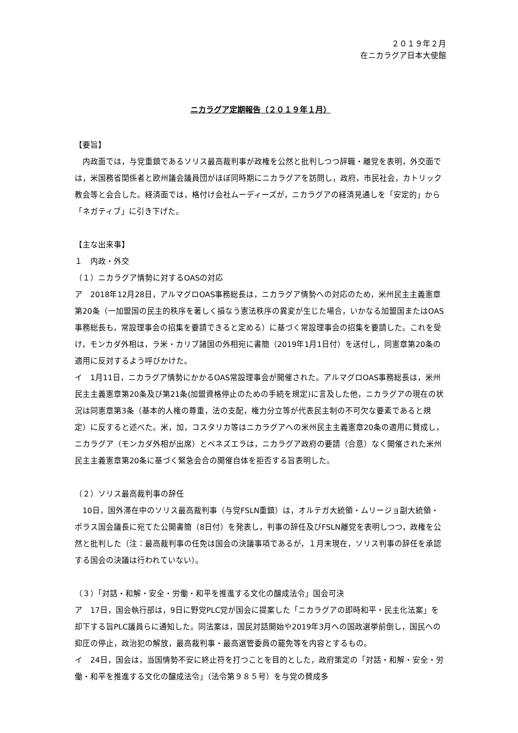２０１９年２月
在ニカラグア日本大使館
ニカラグア定期報告（２０１９年１月）
【要旨】
　内政面では，与党重鎮であるソリス最高裁判事が政権を公然と批判しつつ辞職・離党を表明，外交面では，米国務省関係者と欧州議会議員団がほぼ同時期にニカラグアを訪問し，政府，市民社会，カトリック教会等と会合した。経済面では，格付け会社ムーディーズが，ニカラグアの経済見通しを「安定的」から「ネガティブ」に引き下げた。
【主な出来事】
１　内政・外交
（１）ニカラグア情勢に対するOASの対応
ア　2018年12月28日，アルマグロOAS事務総長は，ニカラグア情勢への対応のため，米州民主主義憲章第20条（一加盟国の民主的秩序を著しく損なう憲法秩序の異変が生じた場合，いかなる加盟国またはOAS事務総長も，常設理事会の招集を要請できると定める）に基づく常設理事会の招集を要請した。これを受け，モンカダ外相は，ラ米・カリブ諸国の外相宛に書簡（2019年1月1日付）を送付し，同憲章第20条の適用に反対するよう呼びかけた。
イ　1月11日，ニカラグア情勢にかかるOAS常設理事会が開催された。アルマグロOAS事務総長は，米州民主主義憲章第20条及び第21条(加盟資格停止のための手続を規定)に言及した他，ニカラグアの現在の状況は同憲章第3条（基本的人権の尊重，法の支配，権力分立等が代表民主制の不可欠な要素であると規定）に反すると述べた。米，加，コスタリカ等はニカラグアへの米州民主主義憲章20条の適用に賛成し，ニカラグア（モンカダ外相が出席）とベネズエラは，ニカラグア政府の要請（合意）なく開催された米州民主主義憲章第20条に基づく緊急会合の開催自体を拒否する旨表明した。
（２）ソリス最高裁判事の辞任
　10日，国外滞在中のソリス最高裁判事（与党FSLN重鎮）は，オルテガ大統領・ムリージョ副大統領・ポラス国会議長に宛てた公開書簡（8日付）を発表し，判事の辞任及びFSLN離党を表明しつつ，政権を公然と批判した（注：最高裁判事の任免は国会の決議事項であるが，１月末現在，ソリス判事の辞任を承認する国会の決議は行われていない）。
（３）「対話・和解・安全・労働・和平を推進する文化の醸成法令」国会可決
ア　17日，国会執行部は，9日に野党PLC党が国会に提案した「ニカラグアの即時和平・民主化法案」を却下する旨PLC議員らに通知した。同法案は，国民対話開始や2019年3月への国政選挙前倒し，国民への抑圧の停止，政治犯の解放，最高裁判事・最高選管委員の罷免等を内容とするもの。
イ　24日，国会は，当国情勢不安に終止符を打つことを目的とした，政府策定の「対話・和解・安全・労働・和平を推進する文化の醸成法令」（法令第９８５号）を与党の賛成多